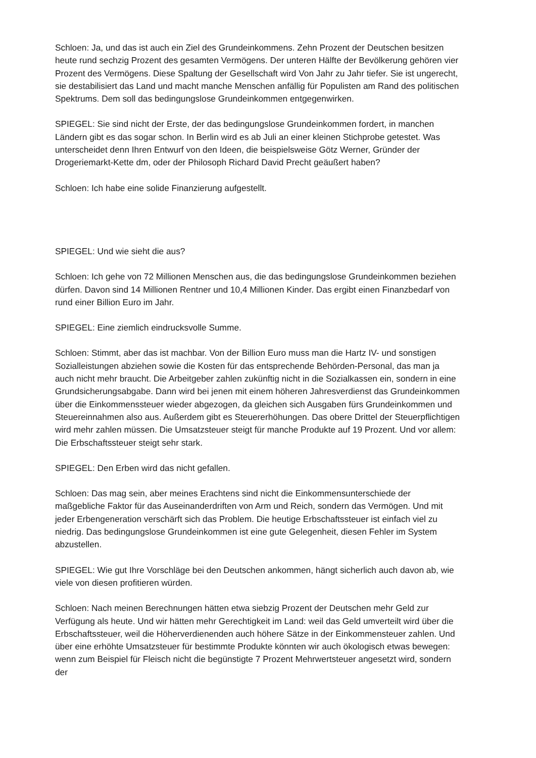Schloen: Ja, und das ist auch ein Ziel des Grundeinkommens. Zehn Prozent der Deutschen besitzen heute rund sechzig Prozent des gesamten Vermögens. Der unteren Hälfte der Bevölkerung gehören vier Prozent des Vermögens. Diese Spaltung der Gesellschaft wird Von Jahr zu Jahr tiefer. Sie ist ungerecht, sie destabilisiert das Land und macht manche Menschen anfällig für Populisten am Rand des politischen Spektrums. Dem soll das bedingungslose Grundeinkommen entgegenwirken.
SPIEGEL: Sie sind nicht der Erste, der das bedingungslose Grundeinkommen fordert, in manchen Ländern gibt es das sogar schon. In Berlin wird es ab Juli an einer kleinen Stichprobe getestet. Was unterscheidet denn Ihren Entwurf von den Ideen, die beispielsweise Götz Werner, Gründer der Drogeriemarkt-Kette dm, oder der Philosoph Richard David Precht geäußert haben?
Schloen: Ich habe eine solide Finanzierung aufgestellt.
SPIEGEL: Und wie sieht die aus?
Schloen: Ich gehe von 72 Millionen Menschen aus, die das bedingungslose Grundeinkommen beziehen dürfen. Davon sind 14 Millionen Rentner und 10,4 Millionen Kinder. Das ergibt einen Finanzbedarf von rund einer Billion Euro im Jahr.
SPIEGEL: Eine ziemlich eindrucksvolle Summe.
Schloen: Stimmt, aber das ist machbar. Von der Billion Euro muss man die Hartz IV- und sonstigen Sozialleistungen abziehen sowie die Kosten für das entsprechende Behörden-Personal, das man ja auch nicht mehr braucht. Die Arbeitgeber zahlen zukünftig nicht in die Sozialkassen ein, sondern in eine Grundsicherungsabgabe. Dann wird bei jenen mit einem höheren Jahresverdienst das Grundeinkommen über die Einkommenssteuer wieder abgezogen, da gleichen sich Ausgaben fürs Grundeinkommen und Steuereinnahmen also aus. Außerdem gibt es Steuererhöhungen. Das obere Drittel der Steuerpflichtigen wird mehr zahlen müssen. Die Umsatzsteuer steigt für manche Produkte auf 19 Prozent. Und vor allem: Die Erbschaftssteuer steigt sehr stark.
SPIEGEL: Den Erben wird das nicht gefallen.
Schloen: Das mag sein, aber meines Erachtens sind nicht die Einkommensunterschiede der maßgebliche Faktor für das Auseinanderdriften von Arm und Reich, sondern das Vermögen. Und mit jeder Erbengeneration verschärft sich das Problem. Die heutige Erbschaftssteuer ist einfach viel zu niedrig. Das bedingungslose Grundeinkommen ist eine gute Gelegenheit, diesen Fehler im System abzustellen.
SPIEGEL: Wie gut Ihre Vorschläge bei den Deutschen ankommen, hängt sicherlich auch davon ab, wie viele von diesen profitieren würden.
Schloen: Nach meinen Berechnungen hätten etwa siebzig Prozent der Deutschen mehr Geld zur Verfügung als heute. Und wir hätten mehr Gerechtigkeit im Land: weil das Geld umverteilt wird über die Erbschaftssteuer, weil die Höherverdienenden auch höhere Sätze in der Einkommensteuer zahlen. Und über eine erhöhte Umsatzsteuer für bestimmte Produkte könnten wir auch ökologisch etwas bewegen: wenn zum Beispiel für Fleisch nicht die begünstigte 7 Prozent Mehrwertsteuer angesetzt wird, sondern der